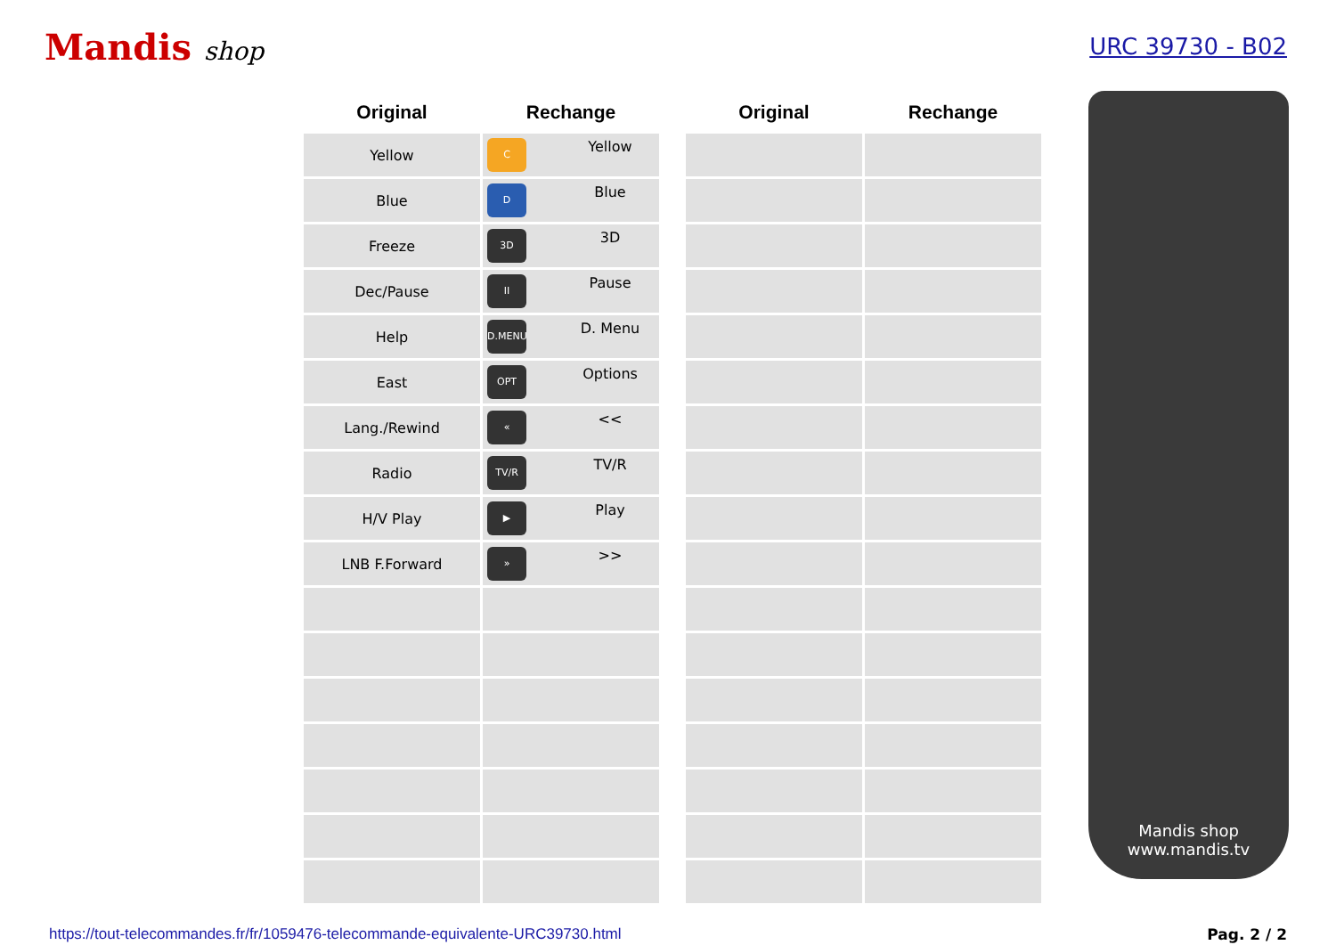Mandis shop URC 39730 - B02
| Original | Rechange |
| --- | --- |
| Yellow | C Yellow |
| Blue | D Blue |
| Freeze | 3D 3D |
| Dec/Pause | II Pause |
| Help | D.MENU D. Menu |
| East | OPT Options |
| Lang./Rewind | « << |
| Radio | TV/R TV/R |
| H/V Play | ▶ Play |
| LNB F.Forward | » >> |
| Original | Rechange |
| --- | --- |
Mandis shop
www.mandis.tv
https://tout-telecommandes.fr/fr/1059476-telecommande-equivalente-URC39730.html Pag. 2 / 2